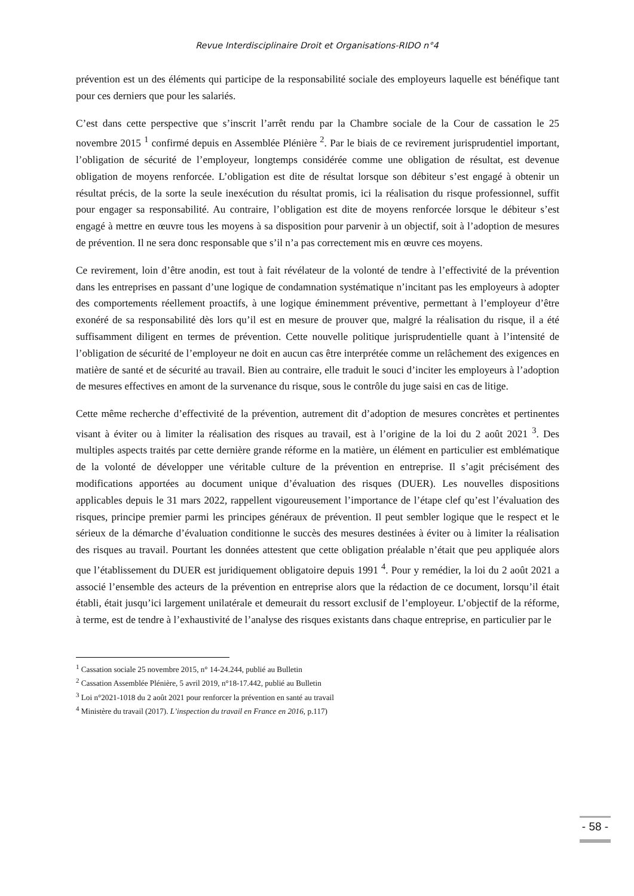Revue Interdisciplinaire Droit et Organisations-RIDO n°4
prévention est un des éléments qui participe de la responsabilité sociale des employeurs laquelle est bénéfique tant pour ces derniers que pour les salariés.
C’est dans cette perspective que s’inscrit l’arrêt rendu par la Chambre sociale de la Cour de cassation le 25 novembre 2015 <sup>1</sup> confirmé depuis en Assemblée Plénière <sup>2</sup>. Par le biais de ce revirement jurisprudentiel important, l’obligation de sécurité de l’employeur, longtemps considérée comme une obligation de résultat, est devenue obligation de moyens renforcée. L’obligation est dite de résultat lorsque son débiteur s’est engagé à obtenir un résultat précis, de la sorte la seule inexécution du résultat promis, ici la réalisation du risque professionnel, suffit pour engager sa responsabilité. Au contraire, l’obligation est dite de moyens renforcée lorsque le débiteur s’est engagé à mettre en œuvre tous les moyens à sa disposition pour parvenir à un objectif, soit à l’adoption de mesures de prévention. Il ne sera donc responsable que s’il n’a pas correctement mis en œuvre ces moyens.
Ce revirement, loin d’être anodin, est tout à fait révélateur de la volonté de tendre à l’effectivité de la prévention dans les entreprises en passant d’une logique de condamnation systématique n’incitant pas les employeurs à adopter des comportements réellement proactifs, à une logique éminemment préventive, permettant à l’employeur d’être exonéré de sa responsabilité dès lors qu’il est en mesure de prouver que, malgré la réalisation du risque, il a été suffisamment diligent en termes de prévention. Cette nouvelle politique jurisprudentielle quant à l’intensité de l’obligation de sécurité de l’employeur ne doit en aucun cas être interprétée comme un relâchement des exigences en matière de santé et de sécurité au travail. Bien au contraire, elle traduit le souci d’inciter les employeurs à l’adoption de mesures effectives en amont de la survenance du risque, sous le contrôle du juge saisi en cas de litige.
Cette même recherche d’effectivité de la prévention, autrement dit d’adoption de mesures concrètes et pertinentes visant à éviter ou à limiter la réalisation des risques au travail, est à l’origine de la loi du 2 août 2021 <sup>3</sup>. Des multiples aspects traités par cette dernière grande réforme en la matière, un élément en particulier est emblématique de la volonté de développer une véritable culture de la prévention en entreprise. Il s’agit précisément des modifications apportées au document unique d’évaluation des risques (DUER). Les nouvelles dispositions applicables depuis le 31 mars 2022, rappellent vigoureusement l’importance de l’étape clef qu’est l’évaluation des risques, principe premier parmi les principes généraux de prévention. Il peut sembler logique que le respect et le sérieux de la démarche d’évaluation conditionne le succès des mesures destinées à éviter ou à limiter la réalisation des risques au travail. Pourtant les données attestent que cette obligation préalable n’était que peu appliquée alors que l’établissement du DUER est juridiquement obligatoire depuis 1991 <sup>4</sup>. Pour y remédier, la loi du 2 août 2021 a associé l’ensemble des acteurs de la prévention en entreprise alors que la rédaction de ce document, lorsqu’il était établi, était jusqu’ici largement unilatérale et demeurait du ressort exclusif de l’employeur. L’objectif de la réforme, à terme, est de tendre à l’exhaustivité de l’analyse des risques existants dans chaque entreprise, en particulier par le
<sup>1</sup> Cassation sociale 25 novembre 2015, n° 14-24.244, publié au Bulletin
<sup>2</sup> Cassation Assemblée Plénière, 5 avril 2019, n°18-17.442, publié au Bulletin
<sup>3</sup> Loi n°2021-1018 du 2 août 2021 pour renforcer la prévention en santé au travail
<sup>4</sup> Ministère du travail (2017). L’inspection du travail en France en 2016, p.117)
- 58 -